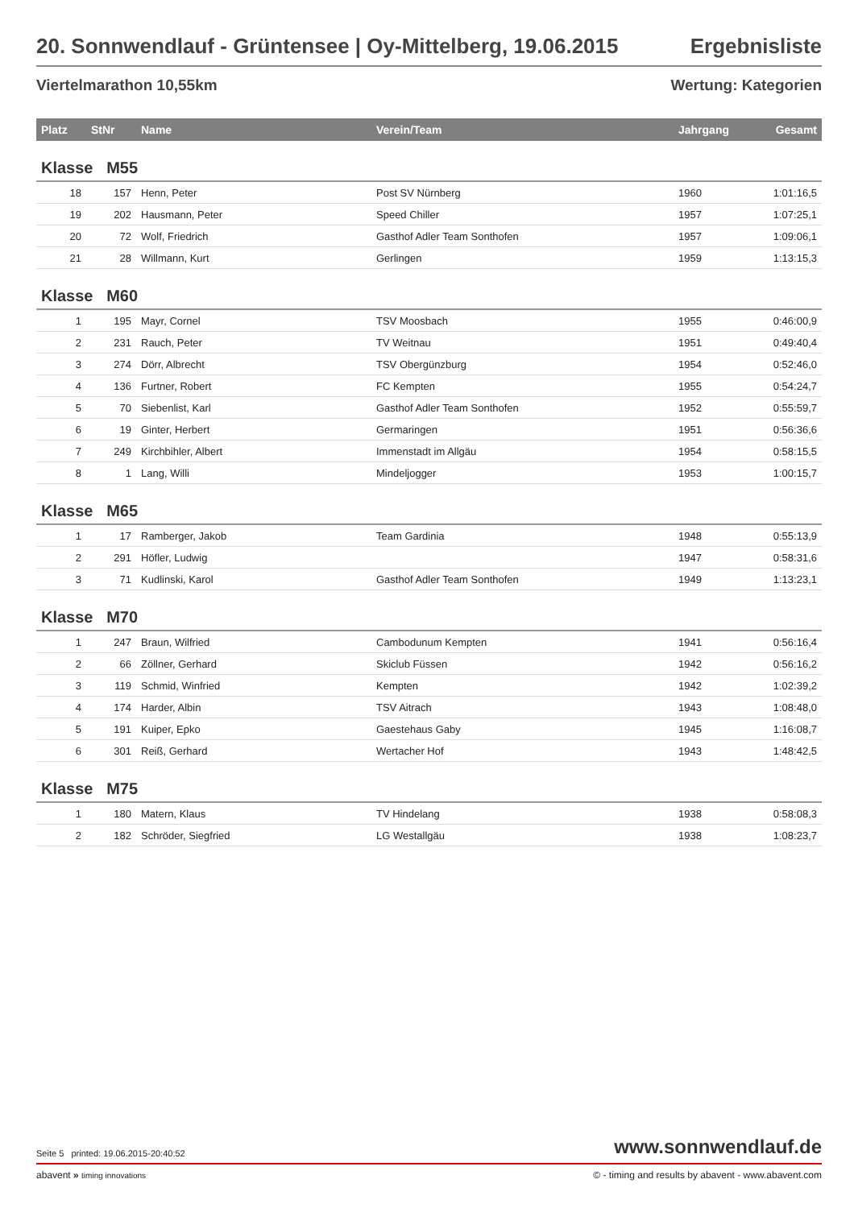20. Sonnwendlauf - Grüntensee | Oy-Mittelberg, 19.06.2015 Ergebnisliste
Viertelmarathon 10,55km Wertung: Kategorien
| Platz | StNr | Name | Verein/Team | Jahrgang | Gesamt |
| --- | --- | --- | --- | --- | --- |
| Klasse M55 | | | | | |
| 18 | 157 | Henn, Peter | Post SV Nürnberg | 1960 | 1:01:16,5 |
| 19 | 202 | Hausmann, Peter | Speed Chiller | 1957 | 1:07:25,1 |
| 20 | 72 | Wolf, Friedrich | Gasthof Adler Team Sonthofen | 1957 | 1:09:06,1 |
| 21 | 28 | Willmann, Kurt | Gerlingen | 1959 | 1:13:15,3 |
| Klasse M60 | | | | | |
| 1 | 195 | Mayr, Cornel | TSV Moosbach | 1955 | 0:46:00,9 |
| 2 | 231 | Rauch, Peter | TV Weitnau | 1951 | 0:49:40,4 |
| 3 | 274 | Dörr, Albrecht | TSV Obergünzburg | 1954 | 0:52:46,0 |
| 4 | 136 | Furtner, Robert | FC Kempten | 1955 | 0:54:24,7 |
| 5 | 70 | Siebenlist, Karl | Gasthof Adler Team Sonthofen | 1952 | 0:55:59,7 |
| 6 | 19 | Ginter, Herbert | Germaringen | 1951 | 0:56:36,6 |
| 7 | 249 | Kirchbihler, Albert | Immenstadt im Allgäu | 1954 | 0:58:15,5 |
| 8 | 1 | Lang, Willi | Mindeljogger | 1953 | 1:00:15,7 |
| Klasse M65 | | | | | |
| 1 | 17 | Ramberger, Jakob | Team Gardinia | 1948 | 0:55:13,9 |
| 2 | 291 | Höfler, Ludwig | | 1947 | 0:58:31,6 |
| 3 | 71 | Kudlinski, Karol | Gasthof Adler Team Sonthofen | 1949 | 1:13:23,1 |
| Klasse M70 | | | | | |
| 1 | 247 | Braun, Wilfried | Cambodunum Kempten | 1941 | 0:56:16,4 |
| 2 | 66 | Zöllner, Gerhard | Skiclub Füssen | 1942 | 0:56:16,2 |
| 3 | 119 | Schmid, Winfried | Kempten | 1942 | 1:02:39,2 |
| 4 | 174 | Harder, Albin | TSV Aitrach | 1943 | 1:08:48,0 |
| 5 | 191 | Kuiper, Epko | Gaestehaus Gaby | 1945 | 1:16:08,7 |
| 6 | 301 | Reiß, Gerhard | Wertacher Hof | 1943 | 1:48:42,5 |
| Klasse M75 | | | | | |
| 1 | 180 | Matern, Klaus | TV Hindelang | 1938 | 0:58:08,3 |
| 2 | 182 | Schröder, Siegfried | LG Westallgäu | 1938 | 1:08:23,7 |
Seite 5 printed: 19.06.2015-20:40:52 www.sonnwendlauf.de
abavent » timing innovations © - timing and results by abavent - www.abavent.com